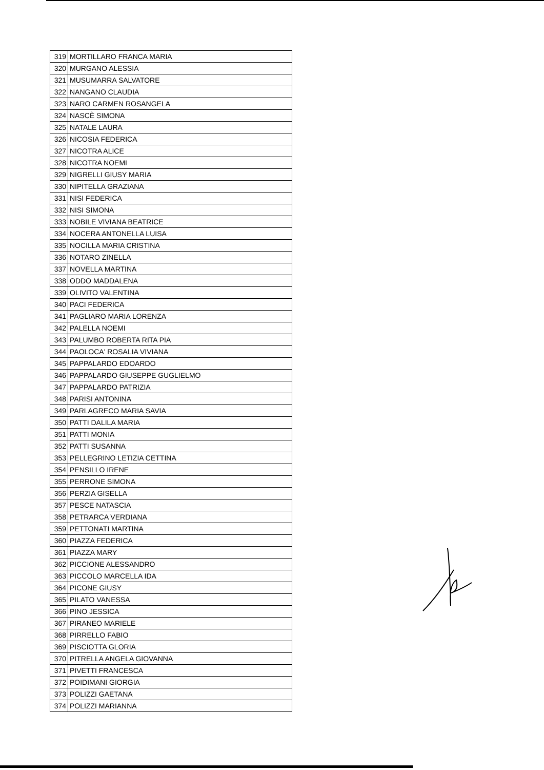| 319 | MORTILLARO FRANCA MARIA |
| 320 | MURGANO ALESSIA |
| 321 | MUSUMARRA SALVATORE |
| 322 | NANGANO CLAUDIA |
| 323 | NARO CARMEN ROSANGELA |
| 324 | NASCÈ SIMONA |
| 325 | NATALE LAURA |
| 326 | NICOSIA FEDERICA |
| 327 | NICOTRA ALICE |
| 328 | NICOTRA NOEMI |
| 329 | NIGRELLI GIUSY MARIA |
| 330 | NIPITELLA GRAZIANA |
| 331 | NISI FEDERICA |
| 332 | NISI SIMONA |
| 333 | NOBILE VIVIANA BEATRICE |
| 334 | NOCERA ANTONELLA LUISA |
| 335 | NOCILLA MARIA CRISTINA |
| 336 | NOTARO ZINELLA |
| 337 | NOVELLA MARTINA |
| 338 | ODDO MADDALENA |
| 339 | OLIVITO VALENTINA |
| 340 | PACI FEDERICA |
| 341 | PAGLIARO MARIA LORENZA |
| 342 | PALELLA NOEMI |
| 343 | PALUMBO ROBERTA RITA PIA |
| 344 | PAOLOCA' ROSALIA VIVIANA |
| 345 | PAPPALARDO EDOARDO |
| 346 | PAPPALARDO GIUSEPPE GUGLIELMO |
| 347 | PAPPALARDO PATRIZIA |
| 348 | PARISI ANTONINA |
| 349 | PARLAGRECO MARIA SAVIA |
| 350 | PATTI DALILA MARIA |
| 351 | PATTI MONIA |
| 352 | PATTI SUSANNA |
| 353 | PELLEGRINO LETIZIA CETTINA |
| 354 | PENSILLO IRENE |
| 355 | PERRONE SIMONA |
| 356 | PERZIA GISELLA |
| 357 | PESCE NATASCIA |
| 358 | PETRARCA VERDIANA |
| 359 | PETTONATI MARTINA |
| 360 | PIAZZA FEDERICA |
| 361 | PIAZZA MARY |
| 362 | PICCIONE ALESSANDRO |
| 363 | PICCOLO MARCELLA IDA |
| 364 | PICONE GIUSY |
| 365 | PILATO VANESSA |
| 366 | PINO JESSICA |
| 367 | PIRANEO MARIELE |
| 368 | PIRRELLO FABIO |
| 369 | PISCIOTTA GLORIA |
| 370 | PITRELLA ANGELA GIOVANNA |
| 371 | PIVETTI FRANCESCA |
| 372 | POIDIMANI GIORGIA |
| 373 | POLIZZI GAETANA |
| 374 | POLIZZI MARIANNA |